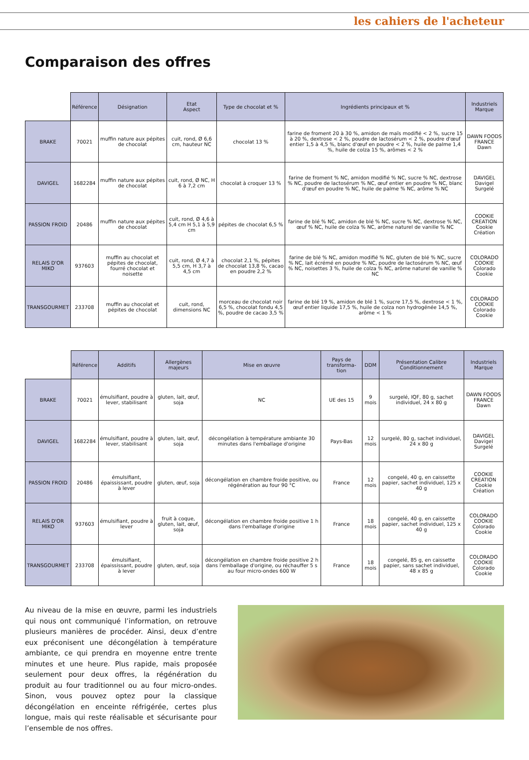les cahiers de l'acheteur
Comparaison des offres
| | Référence | Désignation | Etat Aspect | Type de chocolat et % | Ingrédients principaux et % | Industriels Marque |
| --- | --- | --- | --- | --- | --- | --- |
| BRAKE | 70021 | muffin nature aux pépites de chocolat | cuit, rond, Ø 6,6 cm, hauteur NC | chocolat 13 % | farine de froment 20 à 30 %, amidon de maïs modifié < 2 %, sucre 15 à 20 %, dextrose < 2 %, poudre de lactosérum < 2 %, poudre d'œuf entier 1,5 à 4,5 %, blanc d'œuf en poudre < 2 %, huile de palme 1,4 %, huile de colza 15 %, arômes < 2 % | DAWN FOODS FRANCE Dawn |
| DAVIGEL | 1682284 | muffin nature aux pépites de chocolat | cuit, rond, Ø NC, H 6 à 7,2 cm | chocolat à croquer 13 % | farine de froment % NC, amidon modifié % NC, sucre % NC, dextrose % NC, poudre de lactosérum % NC, œuf entier en poudre % NC, blanc d'œuf en poudre % NC, huile de palme % NC, arôme % NC | DAVIGEL Davigel Surgelé |
| PASSION FROID | 20486 | muffin nature aux pépites de chocolat | cuit, rond, Ø 4,6 à 5,4 cm H 5,1 à 5,9 cm | pépites de chocolat 6,5 % | farine de blé % NC, amidon de blé % NC, sucre % NC, dextrose % NC, œuf % NC, huile de colza % NC, arôme naturel de vanille % NC | COOKIE CREATION Cookie Création |
| RELAIS D'OR MIKO | 937603 | muffin au chocolat et pépites de chocolat, fourré chocolat et noisette | cuit, rond, Ø 4,7 à 5,5 cm, H 3,7 à 4,5 cm | chocolat 2,1 %, pépites de chocolat 13,8 %, cacao en poudre 2,2 % | farine de blé % NC, amidon modifié % NC, gluten de blé % NC, sucre % NC, lait écrémé en poudre % NC, poudre de lactosérum % NC, œuf % NC, noisettes 3 %, huile de colza % NC, arôme naturel de vanille % NC | COLORADO COOKIE Colorado Cookie |
| TRANSGOURMET | 233708 | muffin au chocolat et pépites de chocolat | cuit, rond, dimensions NC | morceau de chocolat noir 6,5 %, chocolat fondu 4,5 %, poudre de cacao 3,5 % | farine de blé 19 %, amidon de blé 1 %, sucre 17,5 %, dextrose < 1 %, œuf entier liquide 17,5 %, huile de colza non hydrogénée 14,5 %, arôme < 1 % | COLORADO COOKIE Colorado Cookie |
| | Référence | Additifs | Allergènes majeurs | Mise en œuvre | Pays de transforma-tion | DDM | Présentation Calibre Conditionnement | Industriels Marque |
| --- | --- | --- | --- | --- | --- | --- | --- | --- |
| BRAKE | 70021 | émulsifiant, poudre à lever, stabilisant | gluten, lait, œuf, soja | NC | UE des 15 | 9 mois | surgelé, IQF, 80 g, sachet individuel, 24 x 80 g | DAWN FOODS FRANCE Dawn |
| DAVIGEL | 1682284 | émulsifiant, poudre à lever, stabilisant | gluten, lait, œuf, soja | décongélation à température ambiante 30 minutes dans l'emballage d'origine | Pays-Bas | 12 mois | surgelé, 80 g, sachet individuel, 24 x 80 g | DAVIGEL Davigel Surgelé |
| PASSION FROID | 20486 | émulsifiant, épaississant, poudre à lever | gluten, œuf, soja | décongélation en chambre froide positive, ou régénération au four 90 °C | France | 12 mois | congelé, 40 g, en caissette papier, sachet individuel, 125 x 40 g | COOKIE CREATION Cookie Création |
| RELAIS D'OR MIKO | 937603 | émulsifiant, poudre à lever | fruit à coque, gluten, lait, œuf, soja | décongélation en chambre froide positive 1 h dans l'emballage d'origine | France | 18 mois | congelé, 40 g, en caissette papier, sachet individuel, 125 x 40 g | COLORADO COOKIE Colorado Cookie |
| TRANSGOURMET | 233708 | émulsifiant, épaississant, poudre à lever | gluten, œuf, soja | décongélation en chambre froide positive 2 h dans l'emballage d'origine, ou réchauffer 5 s au four micro-ondes 600 W | France | 18 mois | congelé, 85 g, en caissette papier, sans sachet individuel, 48 x 85 g | COLORADO COOKIE Colorado Cookie |
Au niveau de la mise en œuvre, parmi les industriels qui nous ont communiqué l’information, on retrouve plusieurs manières de procéder. Ainsi, deux d’entre eux préconisent une décongélation à température ambiante, ce qui prendra en moyenne entre trente minutes et une heure. Plus rapide, mais proposée seulement pour deux offres, la régénération du produit au four traditionnel ou au four micro-ondes. Sinon, vous pouvez optez pour la classique décongélation en enceinte réfrigérée, certes plus longue, mais qui reste réalisable et sécurisante pour l’ensemble de nos offres.